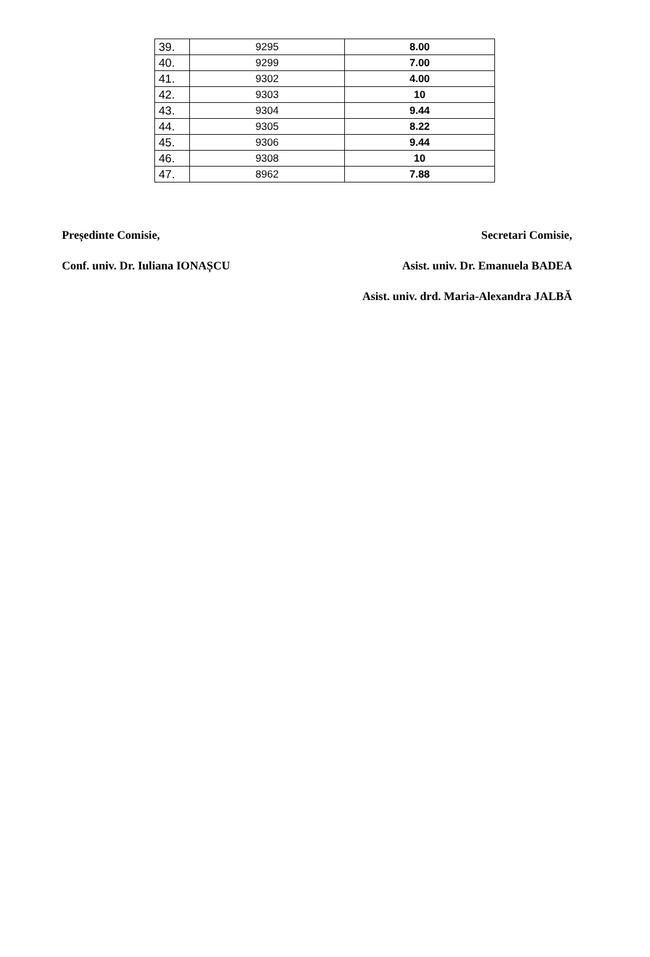| 39. | 9295 | 8.00 |
| 40. | 9299 | 7.00 |
| 41. | 9302 | 4.00 |
| 42. | 9303 | 10 |
| 43. | 9304 | 9.44 |
| 44. | 9305 | 8.22 |
| 45. | 9306 | 9.44 |
| 46. | 9308 | 10 |
| 47. | 8962 | 7.88 |
Președinte Comisie, Secretari Comisie,
Conf. univ. Dr. Iuliana IONAȘCU Asist. univ. Dr. Emanuela BADEA
Asist. univ. drd. Maria-Alexandra JALBĂ